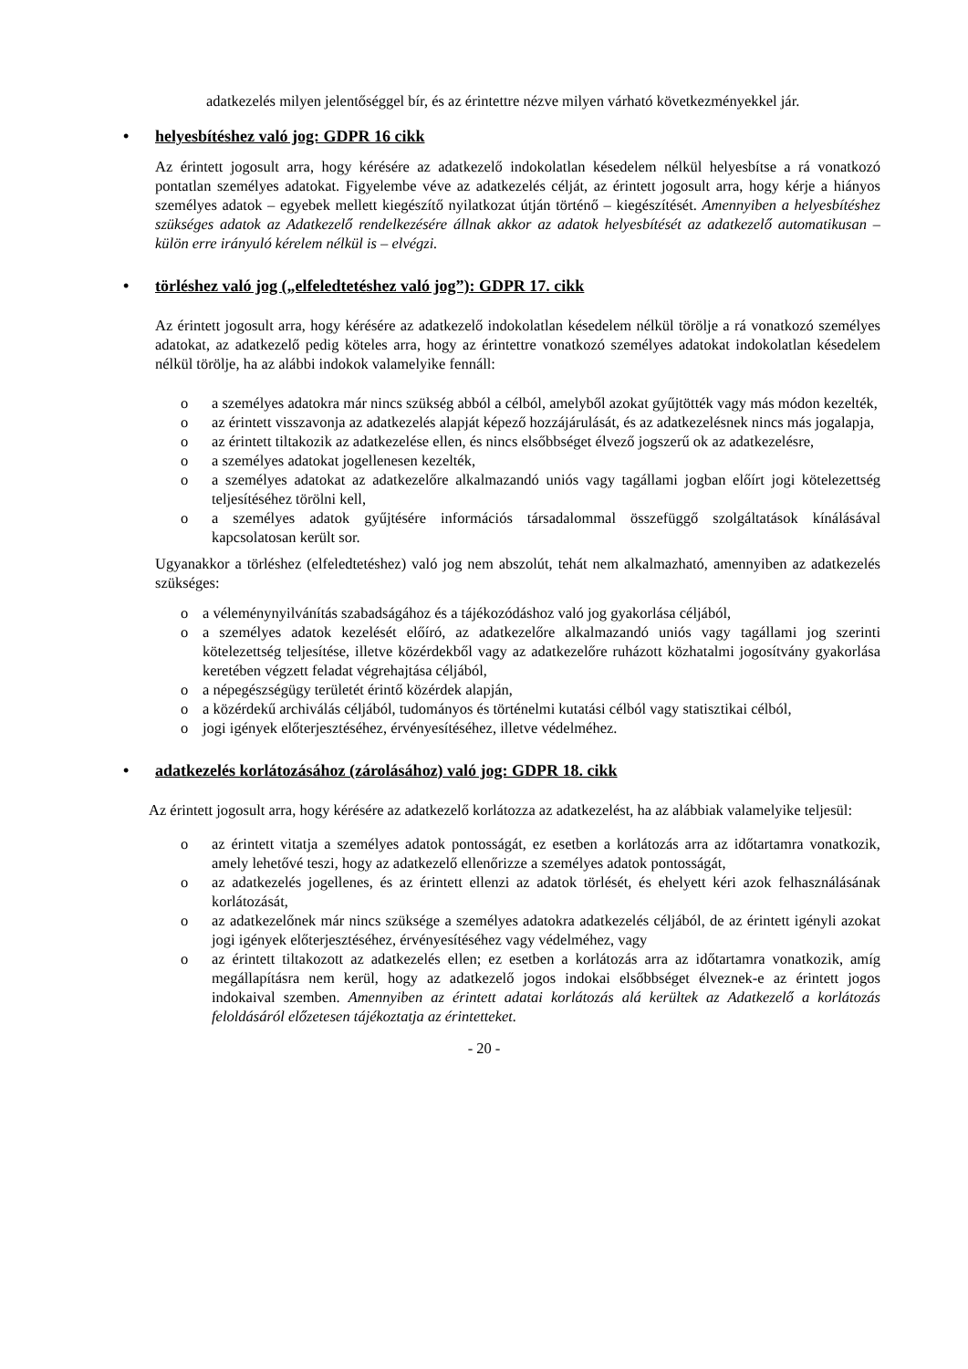adatkezelés milyen jelentőséggel bír, és az érintettre nézve milyen várható következményekkel jár.
• helyesbítéshez való jog: GDPR 16 cikk
Az érintett jogosult arra, hogy kérésére az adatkezelő indokolatlan késedelem nélkül helyesbítse a rá vonatkozó pontatlan személyes adatokat. Figyelembe véve az adatkezelés célját, az érintett jogosult arra, hogy kérje a hiányos személyes adatok – egyebek mellett kiegészítő nyilatkozat útján történő – kiegészítését. Amennyiben a helyesbítéshez szükséges adatok az Adatkezelő rendelkezésére állnak akkor az adatok helyesbítését az adatkezelő automatikusan – külön erre irányuló kérelem nélkül is – elvégzi.
• törléshez való jog („elfeledtetéshez való jog”): GDPR 17. cikk
Az érintett jogosult arra, hogy kérésére az adatkezelő indokolatlan késedelem nélkül törölje a rá vonatkozó személyes adatokat, az adatkezelő pedig köteles arra, hogy az érintettre vonatkozó személyes adatokat indokolatlan késedelem nélkül törölje, ha az alábbi indokok valamelyike fennáll:
o a személyes adatokra már nincs szükség abból a célból, amelyből azokat gyűjtötték vagy más módon kezelték,
o az érintett visszavonja az adatkezelés alapját képező hozzájárulását, és az adatkezelésnek nincs más jogalapja,
o az érintett tiltakozik az adatkezelése ellen, és nincs elsőbbséget élvező jogszerű ok az adatkezelésre,
o a személyes adatokat jogellenesen kezelték,
o a személyes adatokat az adatkezelőre alkalmazandó uniós vagy tagállami jogban előírt jogi kötelezettség teljesítéséhez törölni kell,
o a személyes adatok gyűjtésére információs társadalommal összefüggő szolgáltatások kínálásával kapcsolatosan került sor.
Ugyanakkor a törléshez (elfeledtetéshez) való jog nem abszolút, tehát nem alkalmazható, amennyiben az adatkezelés szükséges:
o a véleménynyilvánítás szabadságához és a tájékozódáshoz való jog gyakorlása céljából,
o a személyes adatok kezelését előíró, az adatkezelőre alkalmazandó uniós vagy tagállami jog szerinti kötelezettség teljesítése, illetve közérdekből vagy az adatkezelőre ruházott közhatalmi jogosítvány gyakorlása keretében végzett feladat végrehajtása céljából,
o a népegészségügy területét érintő közérdek alapján,
o a közérdekű archiválás céljából, tudományos és történelmi kutatási célból vagy statisztikai célból,
o jogi igények előterjesztéséhez, érvényesítéséhez, illetve védelméhez.
• adatkezelés korlátozásához (zárolásához) való jog: GDPR 18. cikk
Az érintett jogosult arra, hogy kérésére az adatkezelő korlátozza az adatkezelést, ha az alábbiak valamelyike teljesül:
o az érintett vitatja a személyes adatok pontosságát, ez esetben a korlátozás arra az időtartamra vonatkozik, amely lehetővé teszi, hogy az adatkezelő ellenőrizze a személyes adatok pontosságát,
o az adatkezelés jogellenes, és az érintett ellenzi az adatok törlését, és ehelyett kéri azok felhasználásának korlátozását,
o az adatkezelőnek már nincs szüksége a személyes adatokra adatkezelés céljából, de az érintett igényli azokat jogi igények előterjesztéséhez, érvényesítéséhez vagy védelméhez, vagy
o az érintett tiltakozott az adatkezelés ellen; ez esetben a korlátozás arra az időtartamra vonatkozik, amíg megállapításra nem kerül, hogy az adatkezelő jogos indokai elsőbbséget élveznek-e az érintett jogos indokaival szemben. Amennyiben az érintett adatai korlátozás alá kerültek az Adatkezelő a korlátozás feloldásáról előzetesen tájékoztatja az érintetteket.
- 20 -